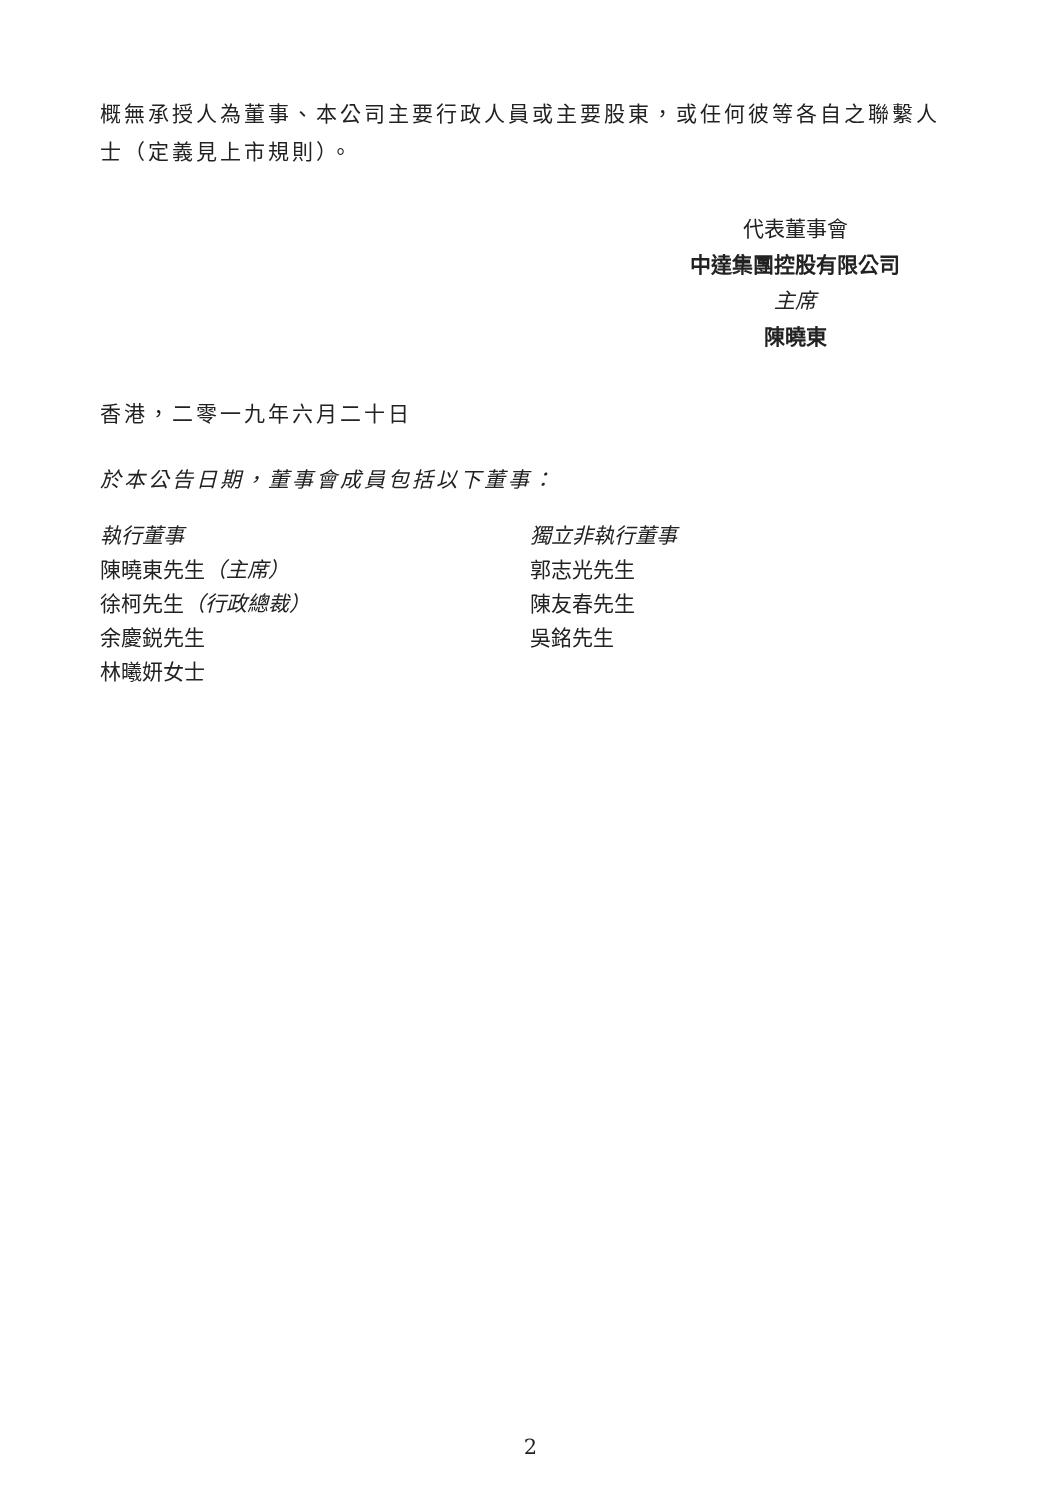概無承授人為董事、本公司主要行政人員或主要股東，或任何彼等各自之聯繫人士（定義見上市規則）。
代表董事會
中達集團控股有限公司
主席
陳曉東
香港，二零一九年六月二十日
於本公告日期，董事會成員包括以下董事：
執行董事
陳曉東先生（主席）
徐柯先生（行政總裁）
余慶鋭先生
林曦妍女士
獨立非執行董事
郭志光先生
陳友春先生
吳銘先生
2